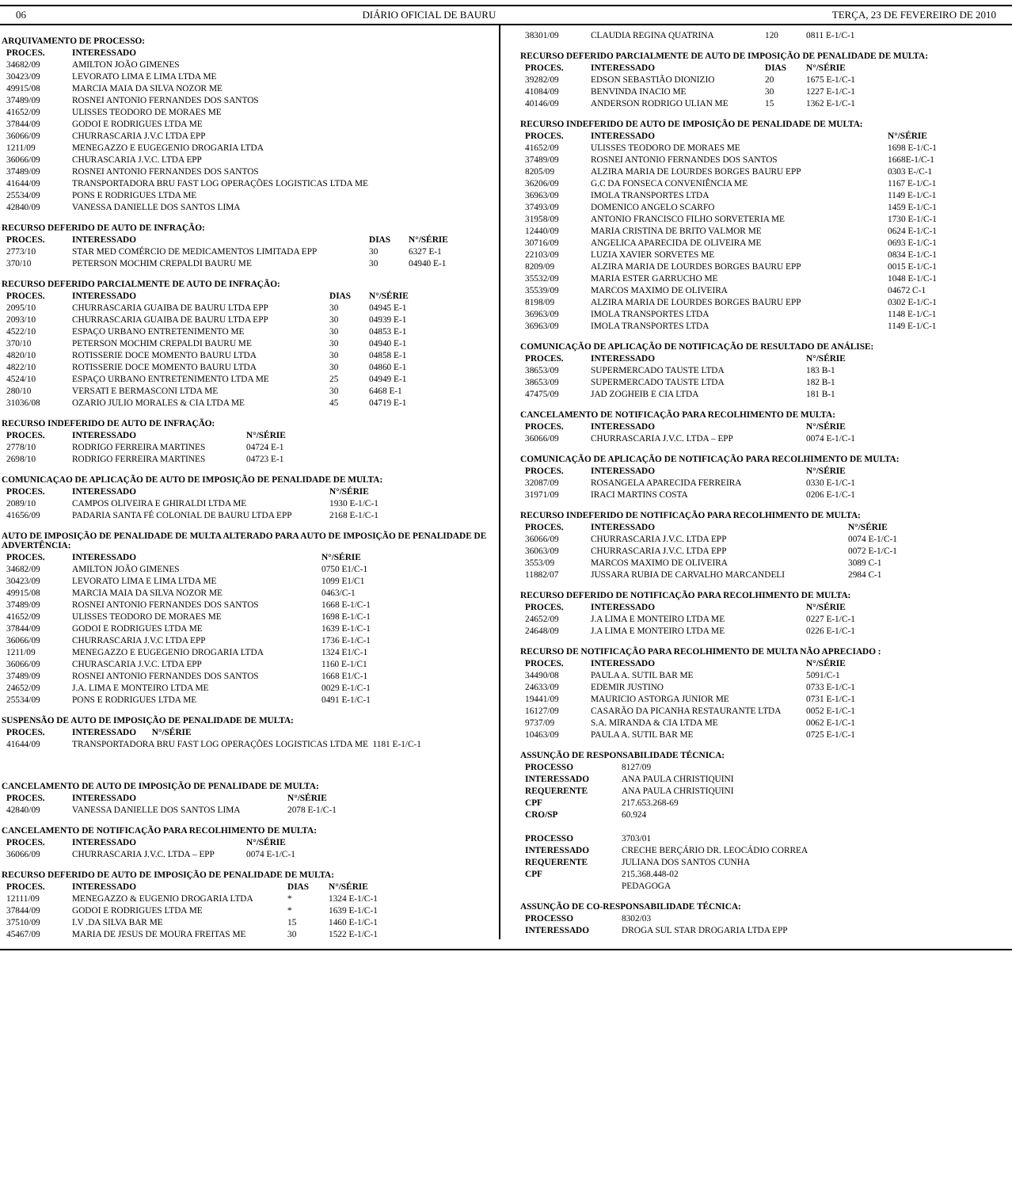06 DIÁRIO OFICIAL DE BAURU TERÇA, 23 DE FEVEREIRO DE 2010
ARQUIVAMENTO DE PROCESSO:
| PROCES. | INTERESSADO |
| --- | --- |
| 34682/09 | AMILTON JOÃO GIMENES |
| 30423/09 | LEVORATO LIMA E LIMA LTDA ME |
| 49915/08 | MARCIA MAIA DA SILVA NOZOR ME |
| 37489/09 | ROSNEI ANTONIO FERNANDES DOS SANTOS |
| 41652/09 | ULISSES TEODORO DE MORAES ME |
| 37844/09 | GODOI E RODRIGUES LTDA ME |
| 36066/09 | CHURRASCARIA J.V.C LTDA EPP |
| 1211/09 | MENEGAZZO E EUGEGENIO DROGARIA LTDA |
| 36066/09 | CHURASCARIA J.V.C. LTDA EPP |
| 37489/09 | ROSNEI ANTONIO FERNANDES DOS SANTOS |
| 41644/09 | TRANSPORTADORA BRU FAST LOG OPERAÇÕES LOGISTICAS LTDA ME |
| 25534/09 | PONS E RODRIGUES LTDA ME |
| 42840/09 | VANESSA DANIELLE DOS SANTOS LIMA |
RECURSO DEFERIDO DE AUTO DE INFRAÇÃO:
| PROCES. | INTERESSADO | DIAS | N°/SÉRIE |
| --- | --- | --- | --- |
| 2773/10 | STAR MED COMÉRCIO DE MEDICAMENTOS LIMITADA EPP | 30 | 6327 E-1 |
| 370/10 | PETERSON MOCHIM CREPALDI BAURU ME | 30 | 04940 E-1 |
RECURSO DEFERIDO PARCIALMENTE DE AUTO DE INFRAÇÃO:
| PROCES. | INTERESSADO | DIAS | N°/SÉRIE |
| --- | --- | --- | --- |
| 2095/10 | CHURRASCARIA GUAIBA DE BAURU LTDA EPP | 30 | 04945 E-1 |
| 2093/10 | CHURRASCARIA GUAIBA DE BAURU LTDA EPP | 30 | 04939 E-1 |
| 4522/10 | ESPAÇO URBANO ENTRETENIMENTO ME | 30 | 04853 E-1 |
| 370/10 | PETERSON MOCHIM CREPALDI BAURU ME | 30 | 04940 E-1 |
| 4820/10 | ROTISSERIE DOCE MOMENTO BAURU LTDA | 30 | 04858 E-1 |
| 4822/10 | ROTISSERIE DOCE MOMENTO BAURU LTDA | 30 | 04860 E-1 |
| 4524/10 | ESPAÇO URBANO ENTRETENIMENTO LTDA ME | 25 | 04949 E-1 |
| 280/10 | VERSATI E BERMASCONI LTDA ME | 30 | 6468 E-1 |
| 31036/08 | OZARIO JULIO MORALES & CIA LTDA ME | 45 | 04719 E-1 |
RECURSO INDEFERIDO DE AUTO DE INFRAÇÃO:
| PROCES. | INTERESSADO | N°/SÉRIE |
| --- | --- | --- |
| 2778/10 | RODRIGO FERREIRA MARTINES | 04724 E-1 |
| 2698/10 | RODRIGO FERREIRA MARTINES | 04723 E-1 |
COMUNICAÇAO DE APLICAÇÃO DE AUTO DE IMPOSIÇÃO DE PENALIDADE DE MULTA:
| PROCES. | INTERESSADO | N°/SÉRIE |
| --- | --- | --- |
| 2089/10 | CAMPOS OLIVEIRA E GHIRALDI LTDA ME | 1930 E-1/C-1 |
| 41656/09 | PADARIA SANTA FÉ COLONIAL DE BAURU LTDA EPP | 2168 E-1/C-1 |
AUTO DE IMPOSIÇÃO DE PENALIDADE DE MULTA ALTERADO PARA AUTO DE IMPOSIÇÃO DE PENALIDADE DE ADVERTÊNCIA:
| PROCES. | INTERESSADO | N°/SÉRIE |
| --- | --- | --- |
| 34682/09 | AMILTON JOÃO GIMENES | 0750 E1/C-1 |
| 30423/09 | LEVORATO LIMA E LIMA LTDA ME | 1099 E1/C1 |
| 49915/08 | MARCIA MAIA DA SILVA NOZOR ME | 0463/C-1 |
| 37489/09 | ROSNEI ANTONIO FERNANDES DOS SANTOS | 1668 E-1/C-1 |
| 41652/09 | ULISSES TEODORO DE MORAES ME | 1698 E-1/C-1 |
| 37844/09 | GODOI E RODRIGUES LTDA ME | 1639 E-1/C-1 |
| 36066/09 | CHURRASCARIA J.V.C LTDA EPP | 1736 E-1/C-1 |
| 1211/09 | MENEGAZZO E EUGEGENIO DROGARIA LTDA | 1324 E1/C-1 |
| 36066/09 | CHURASCARIA J.V.C. LTDA EPP | 1160 E-1/C1 |
| 37489/09 | ROSNEI ANTONIO FERNANDES DOS SANTOS | 1668 E1/C-1 |
| 24652/09 | J.A. LIMA E MONTEIRO LTDA ME | 0029 E-1/C-1 |
| 25534/09 | PONS E RODRIGUES LTDA ME | 0491 E-1/C-1 |
SUSPENSÃO DE AUTO DE IMPOSIÇÃO DE PENALIDADE DE MULTA:
| PROCES. | INTERESSADO N°/SÉRIE |
| --- | --- |
| 41644/09 | TRANSPORTADORA BRU FAST LOG OPERAÇÕES LOGISTICAS LTDA ME 1181 E-1/C-1 |
CANCELAMENTO DE AUTO DE IMPOSIÇÃO DE PENALIDADE DE MULTA:
| PROCES. | INTERESSADO | N°/SÉRIE |
| --- | --- | --- |
| 42840/09 | VANESSA DANIELLE DOS SANTOS LIMA | 2078 E-1/C-1 |
CANCELAMENTO DE NOTIFICAÇÃO PARA RECOLHIMENTO DE MULTA:
| PROCES. | INTERESSADO | N°/SÉRIE |
| --- | --- | --- |
| 36066/09 | CHURRASCARIA J.V.C. LTDA – EPP | 0074 E-1/C-1 |
RECURSO DEFERIDO DE AUTO DE IMPOSIÇÃO DE PENALIDADE DE MULTA:
| PROCES. | INTERESSADO | DIAS | N°/SÉRIE |
| --- | --- | --- | --- |
| 12111/09 | MENEGAZZO & EUGENIO DROGARIA LTDA | * | 1324 E-1/C-1 |
| 37844/09 | GODOI E RODRIGUES LTDA ME | * | 1639 E-1/C-1 |
| 37510/09 | I.V .DA SILVA BAR ME | 15 | 1460 E-1/C-1 |
| 45467/09 | MARIA DE JESUS DE MOURA FREITAS ME | 30 | 1522 E-1/C-1 |
| 38301/09 | CLAUDIA REGINA QUATRINA | 120 | 0811 E-1/C-1 |
RECURSO DEFERIDO PARCIALMENTE DE AUTO DE IMPOSIÇÃO DE PENALIDADE DE MULTA:
| PROCES. | INTERESSADO | DIAS | N°/SÉRIE |
| --- | --- | --- | --- |
| 39282/09 | EDSON SEBASTIÃO DIONIZIO | 20 | 1675 E-1/C-1 |
| 41084/09 | BENVINDA INACIO ME | 30 | 1227 E-1/C-1 |
| 40146/09 | ANDERSON RODRIGO ULIAN ME | 15 | 1362 E-1/C-1 |
RECURSO INDEFERIDO DE AUTO DE IMPOSIÇÃO DE PENALIDADE DE MULTA:
| PROCES. | INTERESSADO | N°/SÉRIE |
| --- | --- | --- |
| 41652/09 | ULISSES TEODORO DE MORAES ME | 1698 E-1/C-1 |
| 37489/09 | ROSNEI ANTONIO FERNANDES DOS SANTOS | 1668E-1/C-1 |
| 8205/09 | ALZIRA MARIA DE LOURDES BORGES BAURU EPP | 0303 E-/C-1 |
| 36206/09 | G.C DA FONSECA CONVENIÊNCIA ME | 1167 E-1/C-1 |
| 36963/09 | IMOLA TRANSPORTES LTDA | 1149 E-1/C-1 |
| 37493/09 | DOMENICO ANGELO SCARFO | 1459 E-1/C-1 |
| 31958/09 | ANTONIO FRANCISCO FILHO SORVETERIA ME | 1730 E-1/C-1 |
| 12440/09 | MARIA CRISTINA DE BRITO VALMOR ME | 0624 E-1/C-1 |
| 30716/09 | ANGELICA APARECIDA DE OLIVEIRA ME | 0693 E-1/C-1 |
| 22103/09 | LUZIA XAVIER SORVETES ME | 0834 E-1/C-1 |
| 8209/09 | ALZIRA MARIA DE LOURDES BORGES BAURU EPP | 0015 E-1/C-1 |
| 35532/09 | MARIA ESTER GARRUCHO ME | 1048 E-1/C-1 |
| 35539/09 | MARCOS MAXIMO DE OLIVEIRA | 04672 C-1 |
| 8198/09 | ALZIRA MARIA DE LOURDES BORGES BAURU EPP | 0302 E-1/C-1 |
| 36963/09 | IMOLA TRANSPORTES LTDA | 1148 E-1/C-1 |
| 36963/09 | IMOLA TRANSPORTES LTDA | 1149 E-1/C-1 |
COMUNICAÇÃO DE APLICAÇÃO DE NOTIFICAÇÃO DE RESULTADO DE ANÁLISE:
| PROCES. | INTERESSADO | N°/SÉRIE |
| --- | --- | --- |
| 38653/09 | SUPERMERCADO TAUSTE LTDA | 183 B-1 |
| 38653/09 | SUPERMERCADO TAUSTE LTDA | 182 B-1 |
| 47475/09 | JAD ZOGHEIB E CIA LTDA | 181 B-1 |
CANCELAMENTO DE NOTIFICAÇÃO PARA RECOLHIMENTO DE MULTA:
| PROCES. | INTERESSADO | N°/SÉRIE |
| --- | --- | --- |
| 36066/09 | CHURRASCARIA J.V.C. LTDA – EPP | 0074 E-1/C-1 |
COMUNICAÇÃO DE APLICAÇÃO DE NOTIFICAÇÃO PARA RECOLHIMENTO DE MULTA:
| PROCES. | INTERESSADO | N°/SÉRIE |
| --- | --- | --- |
| 32087/09 | ROSANGELA APARECIDA FERREIRA | 0330 E-1/C-1 |
| 31971/09 | IRACI MARTINS COSTA | 0206 E-1/C-1 |
RECURSO INDEFERIDO DE NOTIFICAÇÃO PARA RECOLHIMENTO DE MULTA:
| PROCES. | INTERESSADO | N°/SÉRIE |
| --- | --- | --- |
| 36066/09 | CHURRASCARIA J.V.C. LTDA EPP | 0074 E-1/C-1 |
| 36063/09 | CHURRASCARIA J.V.C. LTDA EPP | 0072 E-1/C-1 |
| 3553/09 | MARCOS MAXIMO DE OLIVEIRA | 3089 C-1 |
| 11882/07 | JUSSARA RUBIA DE CARVALHO MARCANDELI | 2984 C-1 |
RECURSO DEFERIDO DE NOTIFICAÇÃO PARA RECOLHIMENTO DE MULTA:
| PROCES. | INTERESSADO | N°/SÉRIE |
| --- | --- | --- |
| 24652/09 | J.A LIMA E MONTEIRO LTDA ME | 0227 E-1/C-1 |
| 24648/09 | J.A LIMA E MONTEIRO LTDA ME | 0226 E-1/C-1 |
RECURSO DE NOTIFICAÇÃO PARA RECOLHIMENTO DE MULTA NÃO APRECIADO :
| PROCES. | INTERESSADO | N°/SÉRIE |
| --- | --- | --- |
| 34490/08 | PAULA A. SUTIL BAR ME | 5091/C-1 |
| 24633/09 | EDEMIR JUSTINO | 0733 E-1/C-1 |
| 19441/09 | MAURICIO ASTORGA JUNIOR ME | 0731 E-1/C-1 |
| 16127/09 | CASARÃO DA PICANHA RESTAURANTE LTDA | 0052 E-1/C-1 |
| 9737/09 | S.A. MIRANDA & CIA LTDA ME | 0062 E-1/C-1 |
| 10463/09 | PAULA A. SUTIL BAR ME | 0725 E-1/C-1 |
ASSUNÇÃO DE RESPONSABILIDADE TÉCNICA:
| PROCESSO | 8127/09 |
| INTERESSADO | ANA PAULA CHRISTIQUINI |
| REQUERENTE | ANA PAULA CHRISTIQUINI |
| CPF | 217.653.268-69 |
| CRO/SP | 60.924 |
| PROCESSO | 3703/01 |
| INTERESSADO | CRECHE BERÇÁRIO DR. LEOCÁDIO CORREA |
| REQUERENTE | JULIANA DOS SANTOS CUNHA |
| CPF | 215.368.448-02 |
| | PEDAGOGA |
ASSUNÇÃO DE CO-RESPONSABILIDADE TÉCNICA:
| PROCESSO | 8302/03 |
| INTERESSADO | DROGA SUL STAR DROGARIA LTDA EPP |